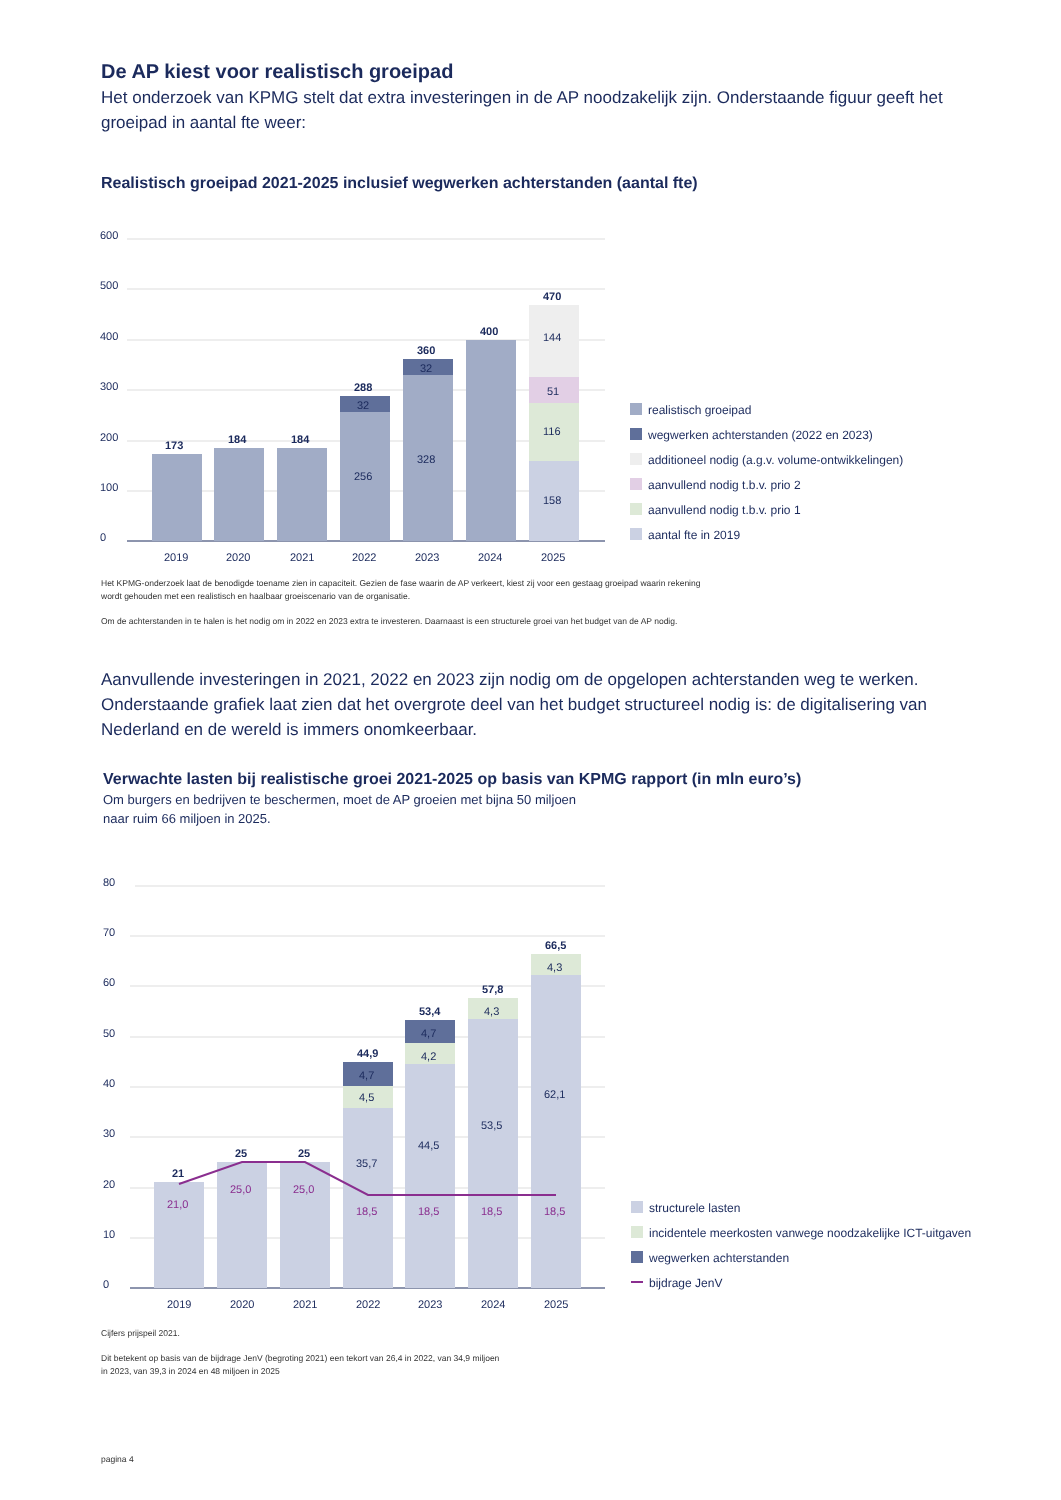De AP kiest voor realistisch groeipad
Het onderzoek van KPMG stelt dat extra investeringen in de AP noodzakelijk zijn. Onderstaande figuur geeft het groeipad in aantal fte weer:
Realistisch groeipad 2021-2025 inclusief wegwerken achterstanden (aantal fte)
600
500
400
300
200
100
0
173
184
184
288
360
400
470
32
32
256
328
144
51
116
158
2019
2020
2021
2022
2023
2024
2025
realistisch groeipad
wegwerken achterstanden (2022 en 2023)
additioneel nodig (a.g.v. volume-ontwikkelingen)
aanvullend nodig t.b.v. prio 2
aanvullend nodig t.b.v. prio 1
aantal fte in 2019
Het KPMG-onderzoek laat de benodigde toename zien in capaciteit. Gezien de fase waarin de AP verkeert, kiest zij voor een gestaag groeipad waarin rekening wordt gehouden met een realistisch en haalbaar groeiscenario van de organisatie.
Om de achterstanden in te halen is het nodig om in 2022 en 2023 extra te investeren. Daarnaast is een structurele groei van het budget van de AP nodig.
Aanvullende investeringen in 2021, 2022 en 2023 zijn nodig om de opgelopen achterstanden weg te werken. Onderstaande grafiek laat zien dat het overgrote deel van het budget structureel nodig is: de digitalisering van Nederland en de wereld is immers onomkeerbaar.
Verwachte lasten bij realistische groei 2021-2025 op basis van KPMG rapport (in mln euro’s)
Om burgers en bedrijven te beschermen, moet de AP groeien met bijna 50 miljoen naar ruim 66 miljoen in 2025.
80
70
60
50
40
30
20
10
0
21
25
25
44,9
53,4
57,8
66,5
21,0
25,0
25,0
18,5
18,5
18,5
18,5
4,7
4,5
35,7
4,7
4,2
44,5
4,3
53,5
4,3
62,1
2019
2020
2021
2022
2023
2024
2025
structurele lasten
incidentele meerkosten vanwege noodzakelijke ICT-uitgaven
wegwerken achterstanden
bijdrage JenV
Cijfers prijspeil 2021.
Dit betekent op basis van de bijdrage JenV (begroting 2021) een tekort van 26,4 in 2022, van 34,9 miljoen in 2023, van 39,3 in 2024 en 48 miljoen in 2025
pagina 4